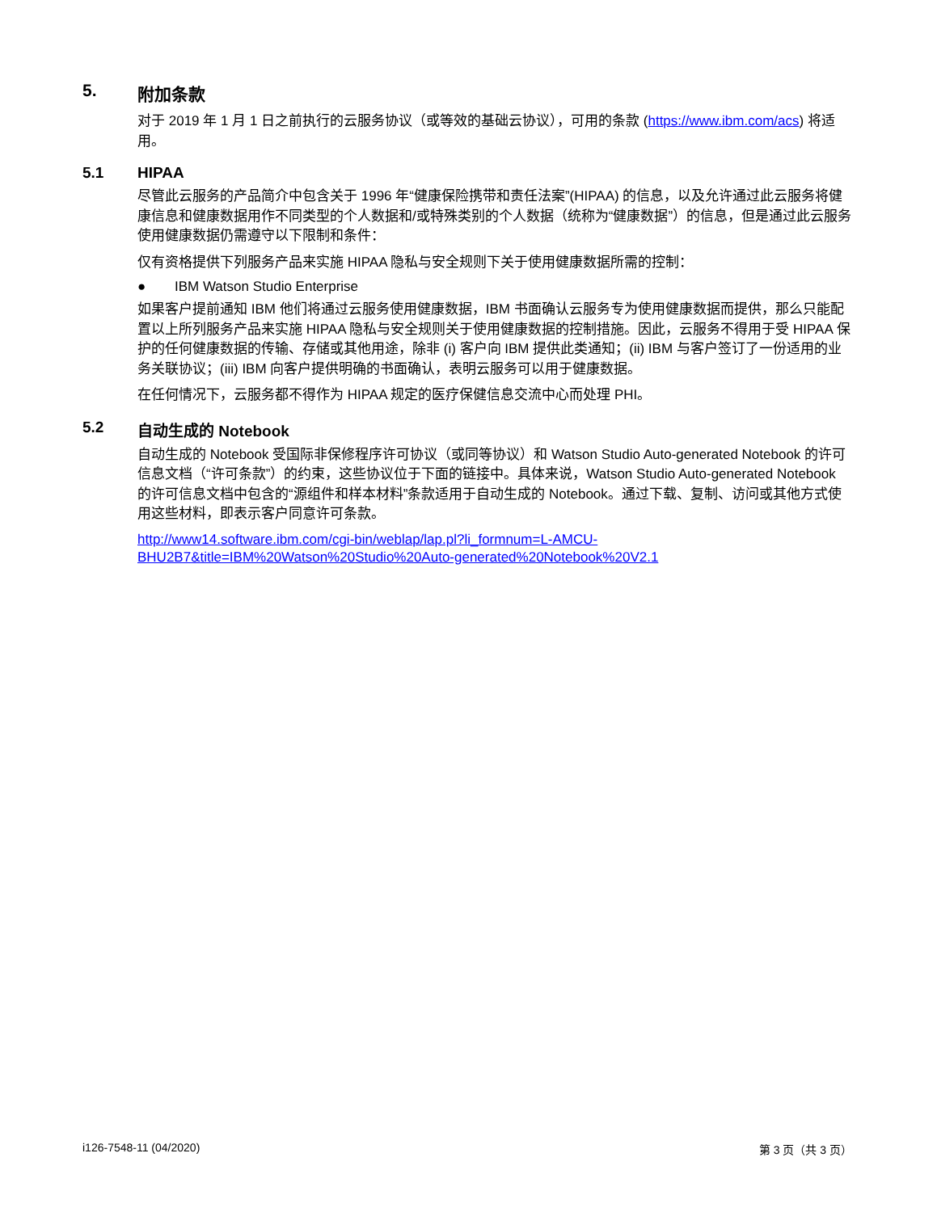5. 附加条款
对于 2019 年 1 月 1 日之前执行的云服务协议（或等效的基础云协议），可用的条款 (https://www.ibm.com/acs) 将适用。
5.1 HIPAA
尽管此云服务的产品简介中包含关于 1996 年“健康保险携带和责任法案”(HIPAA) 的信息，以及允许通过此云服务将健康信息和健康数据用作不同类型的个人数据和/或特殊类别的个人数据（统称为“健康数据”）的信息，但是通过此云服务使用健康数据仍需遵守以下限制和条件：
仅有资格提供下列服务产品来实施 HIPAA 隐私与安全规则下关于使用健康数据所需的控制：
● IBM Watson Studio Enterprise
如果客户提前通知 IBM 他们将通过云服务使用健康数据，IBM 书面确认云服务专为使用健康数据而提供，那么只能配置以上所列服务产品来实施 HIPAA 隐私与安全规则关于使用健康数据的控制措施。因此，云服务不得用于受 HIPAA 保护的任何健康数据的传输、存储或其他用途，除非 (i) 客户向 IBM 提供此类通知；(ii) IBM 与客户签订了一份适用的业务关联协议；(iii) IBM 向客户提供明确的书面确认，表明云服务可以用于健康数据。
在任何情况下，云服务都不得作为 HIPAA 规定的医疗保健信息交流中心而处理 PHI。
5.2 自动生成的 Notebook
自动生成的 Notebook 受国际非保修程序许可协议（或同等协议）和 Watson Studio Auto-generated Notebook 的许可信息文档（“许可条款”）的约束，这些协议位于下面的链接中。具体来说，Watson Studio Auto-generated Notebook 的许可信息文档中包含的“源组件和样本材料”条款适用于自动生成的 Notebook。通过下载、复制、访问或其他方式使用这些材料，即表示客户同意许可条款。
http://www14.software.ibm.com/cgi-bin/weblap/lap.pl?li_formnum=L-AMCU-
BHU2B7&title=IBM%20Watson%20Studio%20Auto-generated%20Notebook%20V2.1
i126-7548-11 (04/2020) 第 3 页（共 3 页）